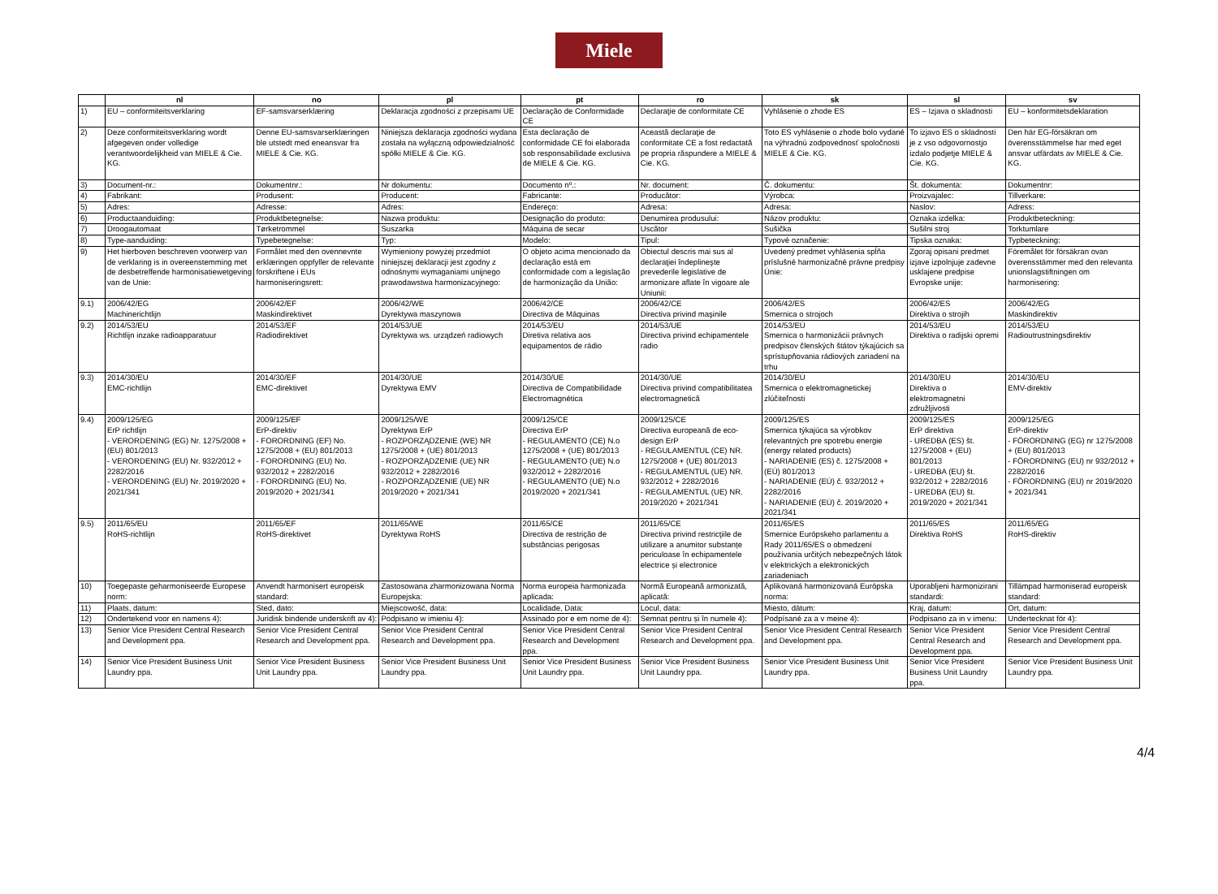Miele
| | nl | no | pl | pt | ro | sk | sl | sv |
| --- | --- | --- | --- | --- | --- | --- | --- | --- |
| 1) | EU – conformiteitsverklaring | EF-samsvarserklæring | Deklaracja zgodności z przepisami UE | Declaração de Conformidade CE | Declaraţie de conformitate CE | Vyhlásenie o zhode ES | ES – Izjava o skladnosti | EU – konformitetsdeklaration |
| 2) | Deze conformiteitsverklaring wordt afgegeven onder volledige verantwoordelijkheid van MIELE & Cie. KG. | Denne EU-samsvarserklæringen ble utstedt med eneansvar fra MIELE & Cie. KG. | Niniejsza deklaracja zgodności wydana została na wyłączną odpowiedzialność spółki MIELE & Cie. KG. | Esta declaração de conformidade CE foi elaborada sob responsabilidade exclusiva de MIELE & Cie. KG. | Această declaraţie de conformitate CE a fost redactată pe propria răspundere a MIELE & Cie. KG. | Toto ES vyhlásenie o zhode bolo vydané na výhradnú zodpovednosť spoločnosti MIELE & Cie. KG. | To izjavo ES o skladnosti je z vso odgovornostjo izdalo podjetje MIELE & Cie. KG. | Den här EG-försäkran om överensstämmelse har med eget ansvar utfärdats av MIELE & Cie. KG. |
| 3) | Document-nr.: | Dokumentnr.: | Nr dokumentu: | Documento nº.: | Nr. document: | Č. dokumentu: | Št. dokumenta: | Dokumentnr: |
| 4) | Fabrikant: | Produsent: | Producent: | Fabricante: | Producător: | Výrobca: | Proizvajalec: | Tillverkare: |
| 5) | Adres: | Adresse: | Adres: | Endereço: | Adresa: | Adresa: | Naslov: | Adress: |
| 6) | Productaanduiding: | Produktbetegnelse: | Nazwa produktu: | Designação do produto: | Denumirea produsului: | Názov produktu: | Oznaka izdelka: | Produktbeteckning: |
| 7) | Droogautomaat | Tørketrommel | Suszarka | Máquina de secar | Uscător | Sušička | Sušilni stroj | Torktumlare |
| 8) | Type-aanduiding: | Typebetegnelse: | Typ: | Modelo: | Tipul: | Typové označenie: | Tipska oznaka: | Typbeteckning: |
| 9) | Het hierboven beschreven voorwerp van de verklaring is in overeenstemming met de desbetreffende harmonisatiewetgeving van de Unie: | Formålet med den ovennevnte erklæringen oppfyller de relevante forskriftene i EUs harmoniseringsrett: | Wymieniony powyżej przedmiot niniejszej deklaracji jest zgodny z odnośnymi wymaganiami unijnego prawodawstwa harmonizacyjnego: | O objeto acima mencionado da declaração está em conformidade com a legislação de harmonização da União: | Obiectul descris mai sus al declaraţiei îndeplineşte prevederile legislative de armonizare aflate în vigoare ale Uniunii: | Uvedený predmet vyhlásenia spĺňa príslušné harmonizačné právne predpisy Únie: | Zgoraj opisani predmet izjave izpolnjuje zadevne usklajene predpise Evropske unije: | Föremålet för försäkran ovan överensstämmer med den relevanta unionslagstiftningen om harmonisering: |
| 9.1) | 2006/42/EG Machinerichtlijn | 2006/42/EF Maskindirektivet | 2006/42/WE Dyrektywa maszynowa | 2006/42/CE Directiva de Máquinas | 2006/42/CE Directiva privind maşinile | 2006/42/ES Smernica o strojoch | 2006/42/ES Direktiva o strojih | 2006/42/EG Maskindirektiv |
| 9.2) | 2014/53/EU Richtlijn inzake radioapparatuur | 2014/53/EF Radiodirektivet | 2014/53/UE Dyrektywa ws. urządzeń radiowych | 2014/53/EU Diretiva relativa aos equipamentos de rádio | 2014/53/UE Directiva privind echipamentele radio | 2014/53/EÚ Smernica o harmonizácii právnych predpisov členských štátov týkajúcich sa sprístupňovania rádiových zariadení na trhu | 2014/53/EU Direktiva o radijski opremi | 2014/53/EU Radioutrustningsdirektiv |
| 9.3) | 2014/30/EU EMC-richtlijn | 2014/30/EF EMC-direktivet | 2014/30/UE Dyrektywa EMV | 2014/30/UE Directiva de Compatibilidade Electromagnética | 2014/30/UE Directiva privind compatibilitatea electromagnetică | 2014/30/EÚ Smernica o elektromagnetickej zlúčiteľnosti | 2014/30/EU Direktiva o elektromagnetni združljivosti | 2014/30/EU EMV-direktiv |
| 9.4) | 2009/125/EG ErP richtlijn - VERORDENING (EG) Nr. 1275/2008 + (EU) 801/2013 - VERORDENING (EU) Nr. 932/2012 + 2282/2016 - VERORDENING (EU) Nr. 2019/2020 + 2021/341 | 2009/125/EF ErP-direktiv - FORORDNING (EF) No. 1275/2008 + (EU) 801/2013 - FORORDNING (EU) No. 932/2012 + 2282/2016 - FORORDNING (EU) No. 2019/2020 + 2021/341 | 2009/125/WE Dyrektywa ErP - ROZPORZĄDZENIE (WE) NR 1275/2008 + (UE) 801/2013 - ROZPORZĄDZENIE (UE) NR 932/2012 + 2282/2016 - ROZPORZĄDZENIE (UE) NR 2019/2020 + 2021/341 | 2009/125/CE Directiva ErP - REGULAMENTO (CE) N.o 1275/2008 + (UE) 801/2013 - REGULAMENTO (UE) N.o 932/2012 + 2282/2016 - REGULAMENTO (UE) N.o 2019/2020 + 2021/341 | 2009/125/CE Directiva europeană de eco-design ErP - REGULAMENTUL (CE) NR. 1275/2008 + (UE) 801/2013 - REGULAMENTUL (UE) NR. 932/2012 + 2282/2016 - REGULAMENTUL (UE) NR. 2019/2020 + 2021/341 | 2009/125/ES Smernica týkajúca sa výrobkov relevantných pre spotrebu energie (energy related products) - NARIADENIE (ES) č. 1275/2008 + (EÚ) 801/2013 - NARIADENIE (EÚ) č. 932/2012 + 2282/2016 - NARIADENIE (EÚ) č. 2019/2020 + 2021/341 | 2009/125/ES ErP direktiva - UREDBA (ES) št. 1275/2008 + (EU) 801/2013 - UREDBA (EU) št. 932/2012 + 2282/2016 - UREDBA (EU) št. 2019/2020 + 2021/341 | 2009/125/EG ErP-direktiv - FÖRORDNING (EG) nr 1275/2008 + (EU) 801/2013 - FÖRORDNING (EU) nr 932/2012 + 2282/2016 - FÖRORDNING (EU) nr 2019/2020 + 2021/341 |
| 9.5) | 2011/65/EU RoHS-richtlijn | 2011/65/EF RoHS-direktivet | 2011/65/WE Dyrektywa RoHS | 2011/65/CE Directiva de restrição de substâncias perigosas | 2011/65/CE Directiva privind restricţiile de utilizare a anumitor substanțe periculoase în echipamentele electrice și electronice | 2011/65/ES Smernice Európskeho parlamentu a Rady 2011/65/ES o obmedzení používania určitých nebezpečných látok v elektrických a elektronických zariadeniach | 2011/65/ES Direktiva RoHS | 2011/65/EG RoHS-direktiv |
| 10) | Toegepaste geharmoniseerde Europese norm: | Anvendt harmonisert europeisk standard: | Zastosowana zharmonizowana Norma Europejska: | Norma europeia harmonizada aplicada: | Normă Europeană armonizată, aplicată: | Aplikovaná harmonizovaná Európska norma: | Uporabljeni harmonizirani standardi: | Tillämpad harmoniserad europeisk standard: |
| 11) | Plaats, datum: | Sted, dato: | Miejscowość, data: | Localidade, Data: | Locul, data: | Miesto, dátum: | Kraj, datum: | Ort, datum: |
| 12) | Ondertekend voor en namens 4): | Juridisk bindende underskrift av 4): | Podpisano w imieniu 4): | Assinado por e em nome de 4): | Semnat pentru și în numele 4): | Podpísané za a v meine 4): | Podpisano za in v imenu: | Undertecknat för 4): |
| 13) | Senior Vice President Central Research and Development ppa. | Senior Vice President Central Research and Development ppa. | Senior Vice President Central Research and Development ppa. | Senior Vice President Central Research and Development ppa. | Senior Vice President Central Research and Development ppa. | Senior Vice President Central Research and Development ppa. | Senior Vice President Central Research and Development ppa. | Senior Vice President Central Research and Development ppa. |
| 14) | Senior Vice President Business Unit Laundry ppa. | Senior Vice President Business Unit Laundry ppa. | Senior Vice President Business Unit Laundry ppa. | Senior Vice President Business Unit Laundry ppa. | Senior Vice President Business Unit Laundry ppa. | Senior Vice President Business Unit Laundry ppa. | Senior Vice President Business Unit Laundry ppa. | Senior Vice President Business Unit Laundry ppa. |
4/4